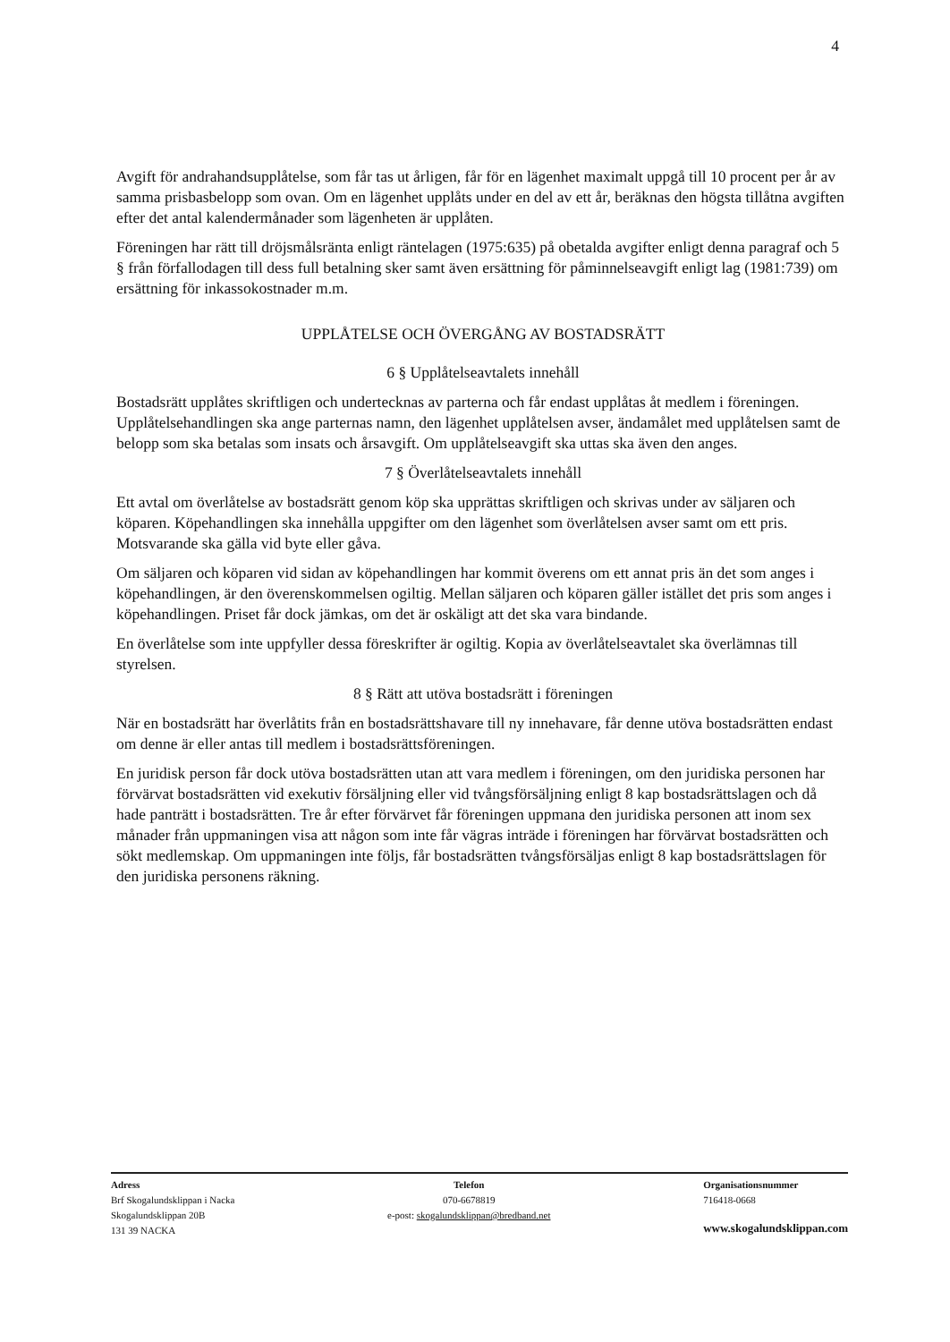4
Avgift för andrahandsupplåtelse, som får tas ut årligen, får för en lägenhet maximalt uppgå till 10 procent per år av samma prisbasbelopp som ovan. Om en lägenhet upplåts under en del av ett år, beräknas den högsta tillåtna avgiften efter det antal kalendermånader som lägenheten är upplåten.
Föreningen har rätt till dröjsmålsränta enligt räntelagen (1975:635) på obetalda avgifter enligt denna paragraf och 5 § från förfallodagen till dess full betalning sker samt även ersättning för påminnelseavgift enligt lag (1981:739) om ersättning för inkassokostnader m.m.
UPPLÅTELSE OCH ÖVERGÅNG AV BOSTADSRÄTT
6 § Upplåtelseavtalets innehåll
Bostadsrätt upplåtes skriftligen och undertecknas av parterna och får endast upplåtas åt medlem i föreningen. Upplåtelsehandlingen ska ange parternas namn, den lägenhet upplåtelsen avser, ändamålet med upplåtelsen samt de belopp som ska betalas som insats och årsavgift. Om upplåtelseavgift ska uttas ska även den anges.
7 § Överlåtelseavtalets innehåll
Ett avtal om överlåtelse av bostadsrätt genom köp ska upprättas skriftligen och skrivas under av säljaren och köparen. Köpehandlingen ska innehålla uppgifter om den lägenhet som överlåtelsen avser samt om ett pris. Motsvarande ska gälla vid byte eller gåva.
Om säljaren och köparen vid sidan av köpehandlingen har kommit överens om ett annat pris än det som anges i köpehandlingen, är den överenskommelsen ogiltig. Mellan säljaren och köparen gäller istället det pris som anges i köpehandlingen. Priset får dock jämkas, om det är oskäligt att det ska vara bindande.
En överlåtelse som inte uppfyller dessa föreskrifter är ogiltig. Kopia av överlåtelseavtalet ska överlämnas till styrelsen.
8 § Rätt att utöva bostadsrätt i föreningen
När en bostadsrätt har överlåtits från en bostadsrättshavare till ny innehavare, får denne utöva bostadsrätten endast om denne är eller antas till medlem i bostadsrättsföreningen.
En juridisk person får dock utöva bostadsrätten utan att vara medlem i föreningen, om den juridiska personen har förvärvat bostadsrätten vid exekutiv försäljning eller vid tvångsförsäljning enligt 8 kap bostadsrättslagen och då hade panträtt i bostadsrätten. Tre år efter förvärvet får föreningen uppmana den juridiska personen att inom sex månader från uppmaningen visa att någon som inte får vägras inträde i föreningen har förvärvat bostadsrätten och sökt medlemskap. Om uppmaningen inte följs, får bostadsrätten tvångsförsäljas enligt 8 kap bostadsrättslagen för den juridiska personens räkning.
Adress
Brf Skogalundsklippan i Nacka
Skogalundsklippan 20B
131 39 NACKA
Telefon
070-6678819
e-post: skogalundsklippan@bredband.net
Organisationsnummer
716418-0668
www.skogalundsklippan.com